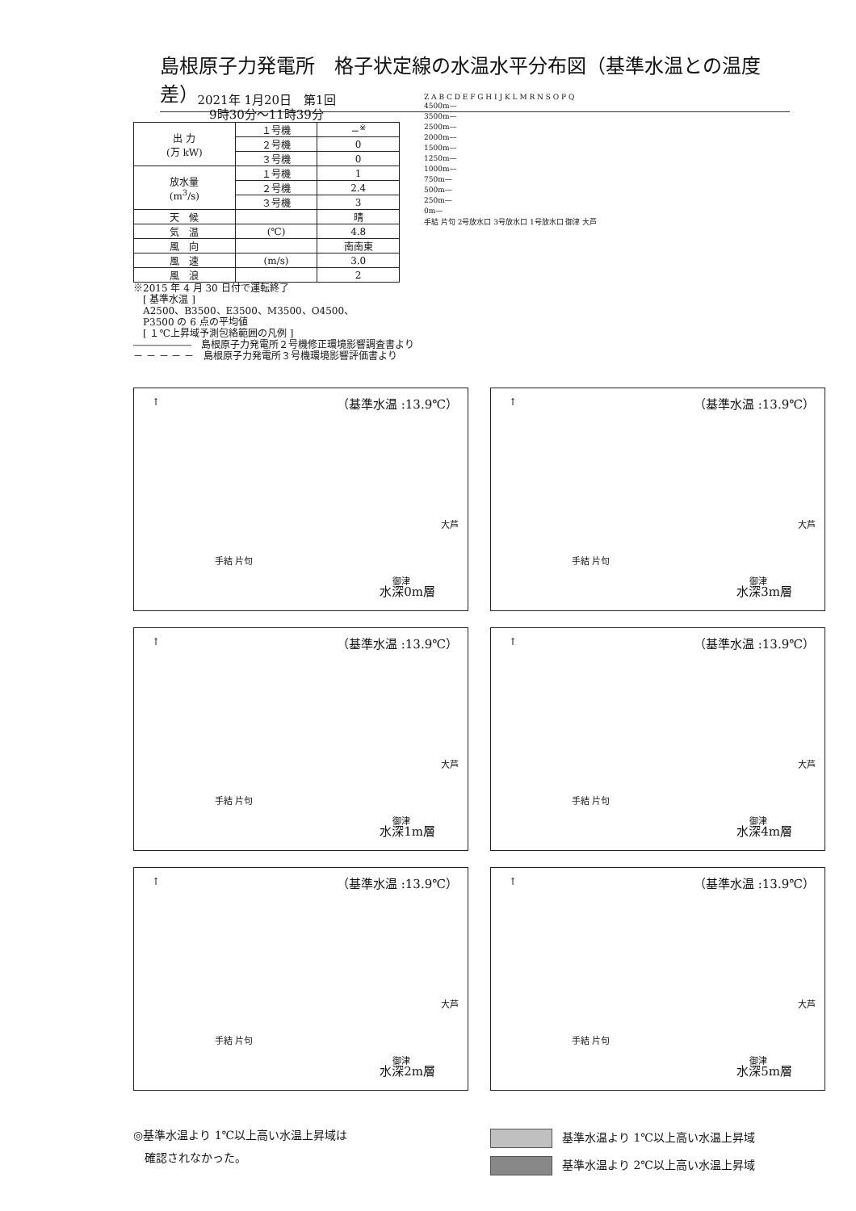島根原子力発電所　格子状定線の水温水平分布図（基準水温との温度差）
2021年 1月20日　第1回
9時30分～11時39分
| 出 力 (万 kW) | １号機 | −<sup>※</sup> |
| | ２号機 | 0 |
| | ３号機 | 0 |
| 放水量 (m<sup>3</sup>/s) | １号機 | 1 |
| | ２号機 | 2.4 |
| | ３号機 | 3 |
| 天 候 | | 晴 |
| 気 温 | (℃) | 4.8 |
| 風 向 | | 南南東 |
| 風 速 | (m/s) | 3.0 |
| 風 浪 | | 2 |
※2015 年 4 月 30 日付で運転終了
　[ 基準水温 ]
　A2500、B3500、E3500、M3500、O4500、
　P3500 の 6 点の平均値
　[ １℃上昇域予測包絡範囲の凡例 ]
――――――　島根原子力発電所２号機修正環境影響調査書より
－ － － － －　島根原子力発電所３号機環境影響評価書より
Z A B C D E F G H I J K L M R N S O P Q
4500m—
3500m—
2500m—
2000m—
1500m—
1250m—
1000m—
750m—
500m—
250m—
0m—
手結 片句 2号放水口 3号放水口 1号放水口 御津 大芦
↑ （基準水温 :13.9℃）
手結 片句
御津
大芦
水深0m層
↑ （基準水温 :13.9℃）
手結 片句
御津
大芦
水深3m層
↑ （基準水温 :13.9℃）
手結 片句
御津
大芦
水深1m層
↑ （基準水温 :13.9℃）
手結 片句
御津
大芦
水深4m層
↑ （基準水温 :13.9℃）
手結 片句
御津
大芦
水深2m層
↑ （基準水温 :13.9℃）
手結 片句
御津
大芦
水深5m層
◎基準水温より 1℃以上高い水温上昇域は
　確認されなかった。
基準水温より 1℃以上高い水温上昇域
基準水温より 2℃以上高い水温上昇域